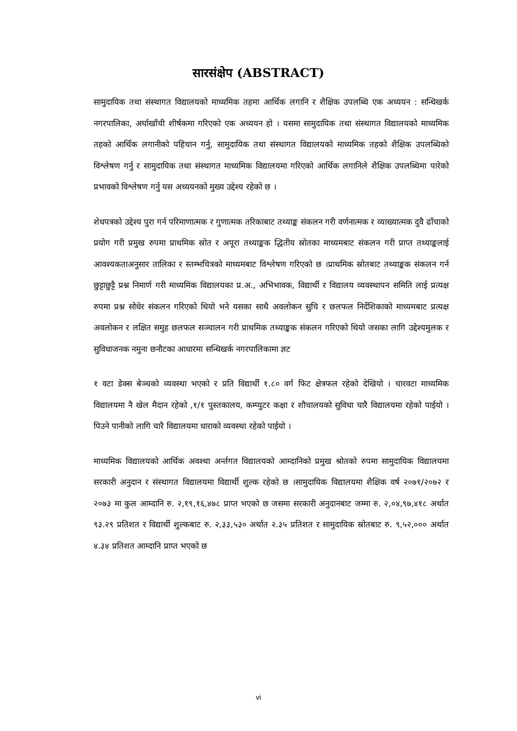सारसंक्षेप (ABSTRACT)
सामुदायिक तथा संस्थागत विद्यालयको माध्यमिक तहमा आर्थिक लगानि र शैक्षिक उपलब्धि एक अध्ययन : सन्धिखर्क नगरपालिका, अर्घाखाँची शीर्षकमा गरिएको एक अध्ययन हो । यसमा सामुदायिक तथा संस्थागत विद्यालयको माध्यमिक तहको आर्थिक लगानीको पहिचान गर्नु, सामुदायिक तथा संस्थागत विद्यालयको माध्यमिक तहको शैक्षिक उपलब्धिको विश्लेषण गर्नु र सामुदायिक तथा संस्थागत माध्यमिक विद्यालयमा गरिएको आर्थिक लगानिले शैक्षिक उपलब्धिमा पारेको प्रभावको विश्लेषण गर्नु यस अध्ययनको मुख्य उद्देश्य रहेको छ ।
शेधपत्रको उद्देश्य पुरा गर्न परिमाणात्मक र गुणात्मक तरिकाबाट तथ्याङ्क संकलन गरी वर्णनात्मक र व्याख्यात्मक दुवै ढाँचाको प्रयोग गरी प्रमुख रुपमा प्राथमिक स्रोत र अपूरा तथ्याङ्कक द्धितीय स्रोतका माध्यमबाट संकलन गरी प्राप्त तथ्याङ्कलाई आवश्यकताअनुसार तालिका र स्तम्भचित्रको माध्यमबाट विश्लेषण गरिएको छ ।प्राथमिक स्रोतबाट तथ्याङ्कक संकलन गर्न छुट्टाछुट्टै प्रश्न निमार्ण गरी माध्यमिक विद्यालयका प्र.अ., अभिभावक, विद्यार्थी र विद्यालय व्यवस्थापन समिति लाई प्रत्यक्ष रुपमा प्रश्न सोधेर संकलन गरिएको थियो भने यसका साथै अवलोकन सुचि र छलफल निर्देशिकाको माध्यमबाट प्रत्यक्ष अवलोकन र लक्षित समुह छलफल सञ्चालन गरी प्राथमिक तथ्याङ्कक संकलन गरिएको थियो जसका लागि उद्देश्यमुलक र सुविधाजनक नमुना छनौटका आधारमा सन्धिखर्क नगरपालिकामा ज्ञट
१ वटा डेक्स बेञ्चको व्यवस्था भएको र प्रति विद्यार्थी १.८० वर्ग फिट क्षेत्रफल रहेको देखियो । चारवटा माध्यमिक विद्यालयमा नै खेल मैदान रहेको ,१/१ पुस्तकालय, कम्प्युटर कक्षा र शौचालयको सुविधा चारै विद्यालयमा रहेको पाईयो । पिउने पानीको लागि चारै विद्यालयमा धाराको व्यवस्था रहेको पाईयो ।
माध्यमिक विद्यालयको आर्थिक अवश्था अर्न्तगत विद्यालयको आम्दानिको प्रमुख श्रोतको रुपमा सामुदायिक विद्यालयमा सरकारी अनुदान र संस्थागत विद्यालयमा विद्यार्थी शुल्क रहेको छ ।सामुदायिक विद्यालयमा शैक्षिक वर्ष २०७१/२०७२ र २०७३ मा कुल आम्दानि रु. २,१९,१६,४७८ प्राप्त भएको छ जसमा सरकारी अनुदानबाट जम्मा रु. २,०४,९७,४१८ अर्थात ९३.२९ प्रतिशत र विद्यार्थी शुल्कबाट रु. २,३३,५३० अर्थात २.३५ प्रतिशत र सामुदायिक स्रोतबाट रु. ९,५२,००० अर्थात ४.३४ प्रतिशत आम्दानि प्राप्त भएको छ
vi